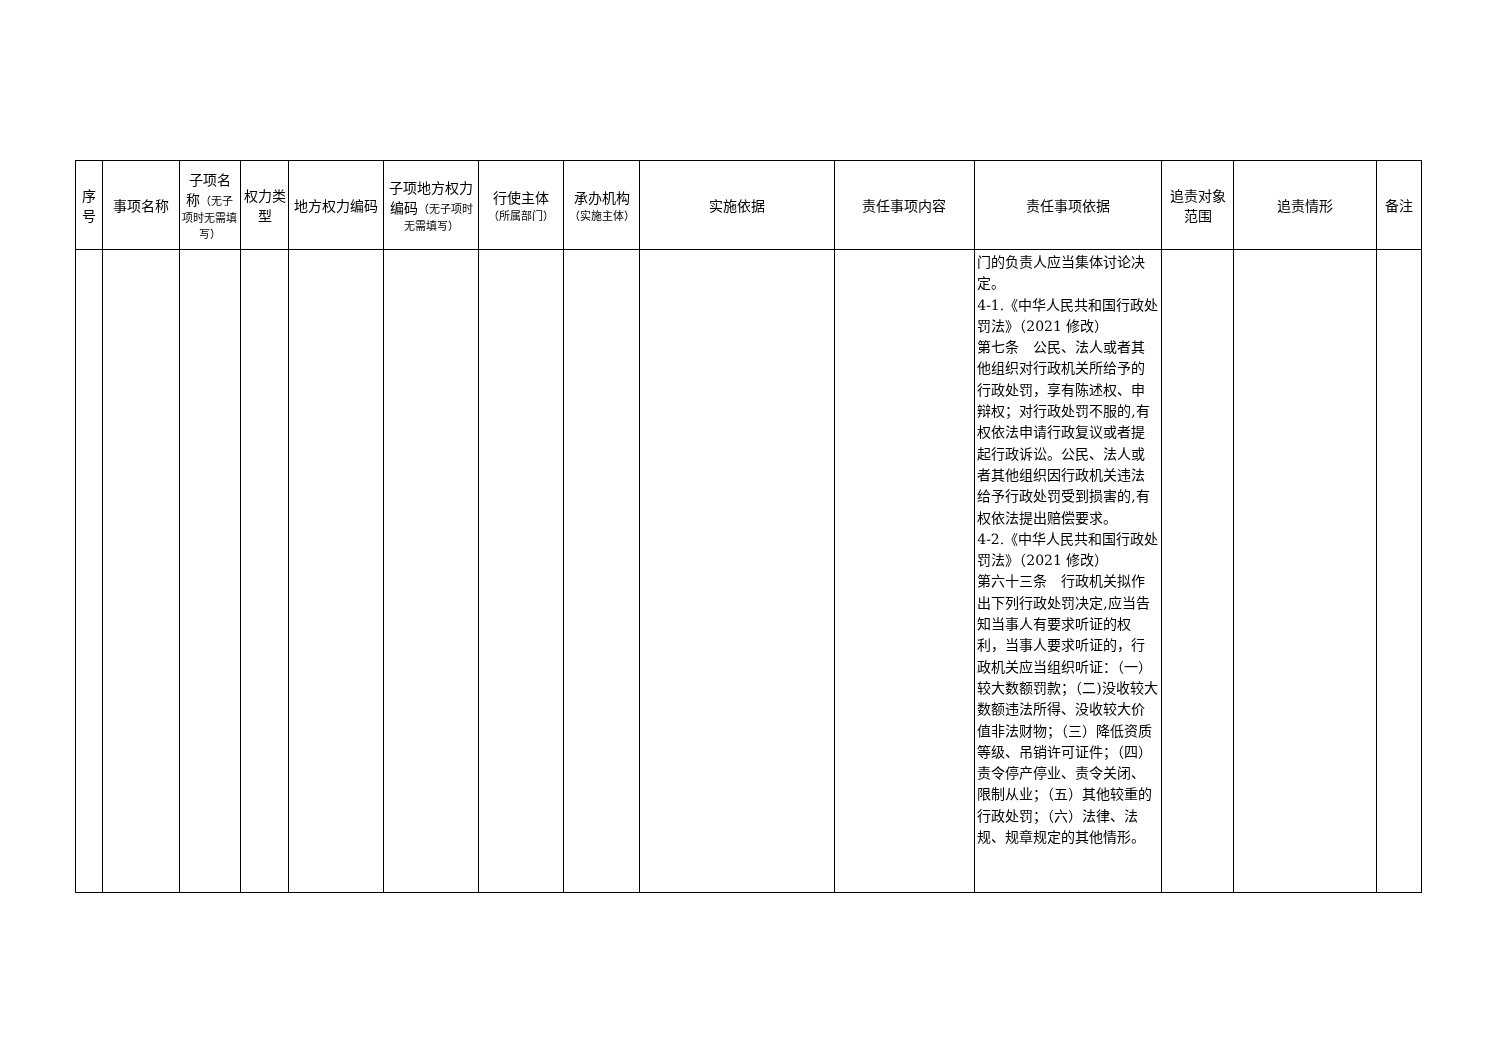| 序号 | 事项名称 | 子项名称 （无子项时无需填写） | 权力类型 | 地方权力编码 | 子项地方权力编码 （无子项时无需填写） | 行使主体 （所属部门） | 承办机构 （实施主体） | 实施依据 | 责任事项内容 | 责任事项依据 | 追责对象范围 | 追责情形 | 备注 |
| --- | --- | --- | --- | --- | --- | --- | --- | --- | --- | --- | --- | --- | --- |
| | | | | | | | | | | 门的负责人应当集体讨论决定。 4-1.《中华人民共和国行政处罚法》（2021 修改） 第七条 公民、法人或者其他组织对行政机关所给予的行政处罚，享有陈述权、申辩权；对行政处罚不服的,有权依法申请行政复议或者提起行政诉讼。公民、法人或者其他组织因行政机关违法给予行政处罚受到损害的,有权依法提出赔偿要求。 4-2.《中华人民共和国行政处罚法》（2021 修改） 第六十三条 行政机关拟作出下列行政处罚决定,应当告知当事人有要求听证的权利，当事人要求听证的，行政机关应当组织听证：（一）较大数额罚款；（二)没收较大数额违法所得、没收较大价值非法财物；（三）降低资质等级、吊销许可证件；（四）责令停产停业、责令关闭、限制从业；（五）其他较重的行政处罚；（六）法律、法规、规章规定的其他情形。 | | | |